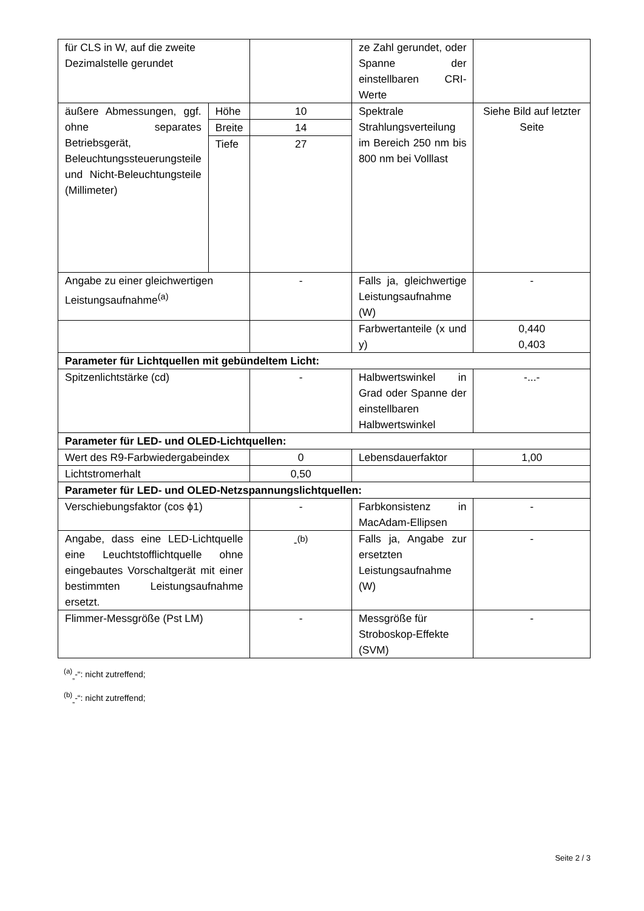| für CLS in W, auf die zweite Dezimalstelle gerundet | | | ze Zahl gerundet, oder Spanne der einstellbaren CRI-Werte | |
| äußere Abmessungen, ggf. ohne separates Betriebsgerät, Beleuchtungssteuerungsteile und Nicht-Beleuchtungsteile (Millimeter) | Höhe | 10 | Spektrale Strahlungsverteilung im Bereich 250 nm bis 800 nm bei Volllast | Siehe Bild auf letzter Seite |
| | Breite | 14 | | |
| | Tiefe | 27 | | |
| Angabe zu einer gleichwertigen Leistungsaufnahme<sup>(a)</sup> | | - | Falls ja, gleichwertige Leistungsaufnahme (W) | - |
| | | | Farbwertanteile (x und y) | 0,440 0,403 |
| Parameter für Lichtquellen mit gebündeltem Licht: | | | | |
| Spitzenlichtstärke (cd) | | - | Halbwertswinkel in Grad oder Spanne der einstellbaren Halbwertswinkel | -...- |
| Parameter für LED- und OLED-Lichtquellen: | | | | |
| Wert des R9-Farbwiedergabeindex | | 0 | Lebensdauerfaktor | 1,00 |
| Lichtstromerhalt | | 0,50 | | |
| Parameter für LED- und OLED-Netzspannungslichtquellen: | | | | |
| Verschiebungsfaktor (cos ϕ1) | | - | Farbkonsistenz in MacAdam-Ellipsen | - |
| Angabe, dass eine LED-Lichtquelle eine Leuchtstofflichtquelle ohne eingebautes Vorschaltgerät mit einer bestimmten Leistungsaufnahme ersetzt. | | -<sup>(b)</sup> | Falls ja, Angabe zur ersetzten Leistungsaufnahme (W) | - |
| Flimmer-Messgröße (Pst LM) | | - | Messgröße für Stroboskop-Effekte (SVM) | - |
<sup>(a)</sup><sub>„</sub>-“: nicht zutreffend;
<sup>(b)</sup><sub>„</sub>-“: nicht zutreffend;
Seite 2 / 3